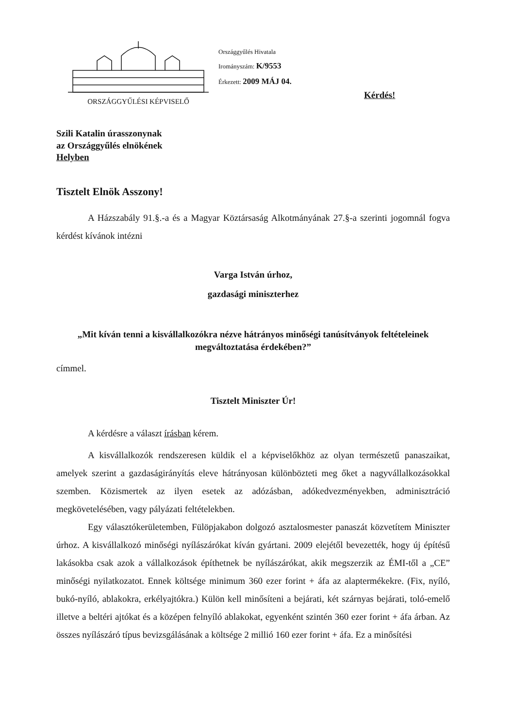ORSZÁGGYŰLÉSI KÉPVISELŐ
Országgyűlés Hivatala
Irományszám: K/9553
Érkezett: 2009 MÁJ 04.
Kérdés!
Szili Katalin úrasszonynak
az Országgyűlés elnökének
Helyben
Tisztelt Elnök Asszony!
A Házszabály 91.§.-a és a Magyar Köztársaság Alkotmányának 27.§-a szerinti jogomnál fogva kérdést kívánok intézni
Varga István úrhoz,
gazdasági miniszterhez
„Mit kíván tenni a kisvállalkozókra nézve hátrányos minőségi tanúsítványok feltételeinek megváltoztatása érdekében?”
címmel.
Tisztelt Miniszter Úr!
A kérdésre a választ írásban kérem.
A kisvállalkozók rendszeresen küldik el a képviselőkhöz az olyan természetű panaszaikat, amelyek szerint a gazdaságirányítás eleve hátrányosan különbözteti meg őket a nagyvállalkozásokkal szemben. Közismertek az ilyen esetek az adózásban, adókedvezményekben, adminisztráció megkövetelésében, vagy pályázati feltételekben.
Egy választókerületemben, Fülöpjakabon dolgozó asztalosmester panaszát közvetítem Miniszter úrhoz. A kisvállalkozó minőségi nyílászárókat kíván gyártani. 2009 elejétől bevezették, hogy új építésű lakásokba csak azok a vállalkozások építhetnek be nyílászárókat, akik megszerzik az ÉMI-től a „CE” minőségi nyilatkozatot. Ennek költsége minimum 360 ezer forint + áfa az alaptermékekre. (Fix, nyíló, bukó-nyíló, ablakokra, erkélyajtókra.) Külön kell minősíteni a bejárati, két szárnyas bejárati, toló-emelő illetve a beltéri ajtókat és a középen felnyíló ablakokat, egyenként szintén 360 ezer forint + áfa árban. Az összes nyílászáró típus bevizsgálásának a költsége 2 millió 160 ezer forint + áfa. Ez a minősítési